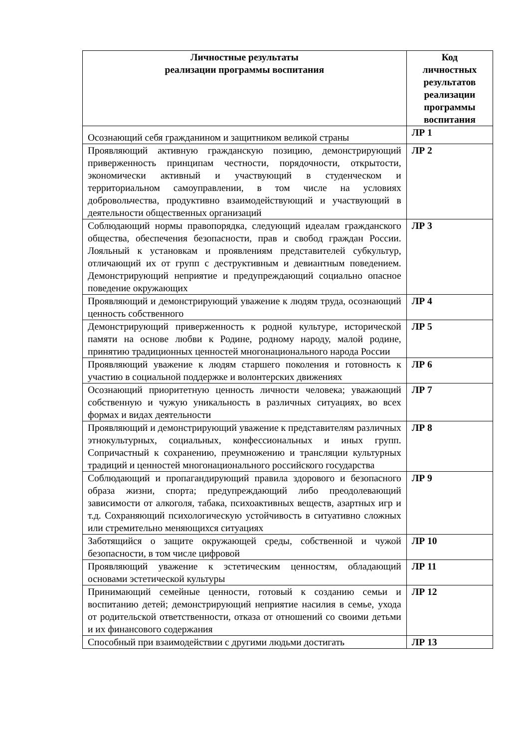| Личностные результаты реализации программы воспитания | Код личностных результатов реализации программы воспитания |
| --- | --- |
| Осознающий себя гражданином и защитником великой страны | ЛР 1 |
| Проявляющий активную гражданскую позицию, демонстрирующий приверженность принципам честности, порядочности, открытости, экономически активный и участвующий в студенческом и территориальном самоуправлении, в том числе на условиях добровольчества, продуктивно взаимодействующий и участвующий в деятельности общественных организаций | ЛР 2 |
| Соблюдающий нормы правопорядка, следующий идеалам гражданского общества, обеспечения безопасности, прав и свобод граждан России. Лояльный к установкам и проявлениям представителей субкультур, отличающий их от групп с деструктивным и девиантным поведением. Демонстрирующий неприятие и предупреждающий социально опасное поведение окружающих | ЛР 3 |
| Проявляющий и демонстрирующий уважение к людям труда, осознающий ценность собственного | ЛР 4 |
| Демонстрирующий приверженность к родной культуре, исторической памяти на основе любви к Родине, родному народу, малой родине, принятию традиционных ценностей многонационального народа России | ЛР 5 |
| Проявляющий уважение к людям старшего поколения и готовность к участию в социальной поддержке и волонтерских движениях | ЛР 6 |
| Осознающий приоритетную ценность личности человека; уважающий собственную и чужую уникальность в различных ситуациях, во всех формах и видах деятельности | ЛР 7 |
| Проявляющий и демонстрирующий уважение к представителям различных этнокультурных, социальных, конфессиональных и иных групп. Сопричастный к сохранению, преумножению и трансляции культурных традиций и ценностей многонационального российского государства | ЛР 8 |
| Соблюдающий и пропагандирующий правила здорового и безопасного образа жизни, спорта; предупреждающий либо преодолевающий зависимости от алкоголя, табака, психоактивных веществ, азартных игр и т.д. Сохраняющий психологическую устойчивость в ситуативно сложных или стремительно меняющихся ситуациях | ЛР 9 |
| Заботящийся о защите окружающей среды, собственной и чужой безопасности, в том числе цифровой | ЛР 10 |
| Проявляющий уважение к эстетическим ценностям, обладающий основами эстетической культуры | ЛР 11 |
| Принимающий семейные ценности, готовый к созданию семьи и воспитанию детей; демонстрирующий неприятие насилия в семье, ухода от родительской ответственности, отказа от отношений со своими детьми и их финансового содержания | ЛР 12 |
| Способный при взаимодействии с другими людьми достигать | ЛР 13 |